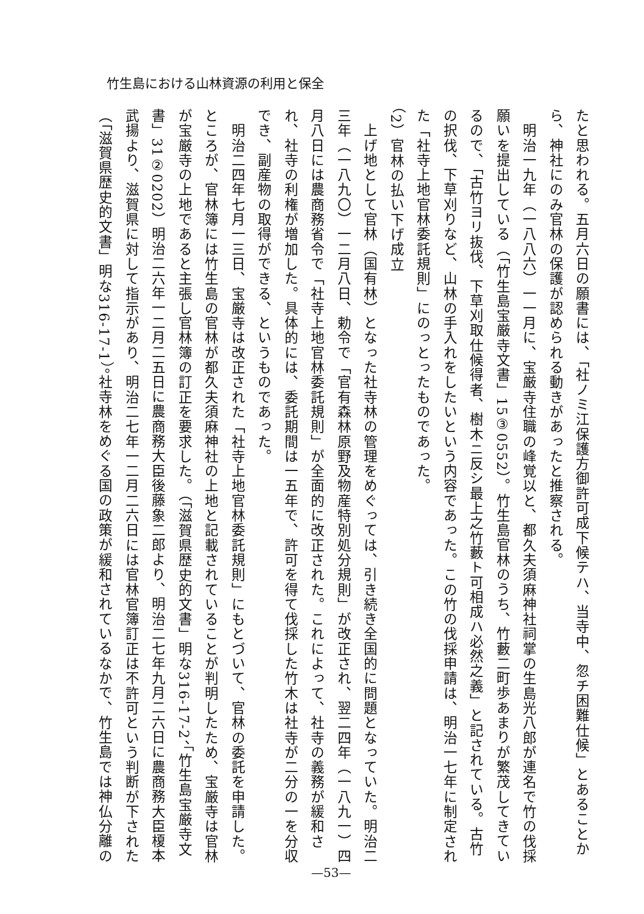竹生島における山林資源の利用と保全
たと思われる。五月六日の願書には、「社ノミ江保護方御許可成下候テハ、当寺中、忽チ困難仕候」とあることか
ら、神社にのみ官林の保護が認められる動きがあったと推察される。
　明治一九年（一八八六）一一月に、宝厳寺住職の峰覚以と、都久夫須麻神社祠掌の生島光八郎が連名で竹の伐採
願いを提出している（「竹生島宝厳寺文書」15③0552）。竹生島官林のうち、竹藪二町歩あまりが繁茂してきてい
るので、「古竹ヨリ抜伐、下草刈取仕候得者、樹木ニ反シ最上之竹藪ト可相成ハ必然之義」と記されている。古竹
の択伐、下草刈りなど、山林の手入れをしたいという内容であった。この竹の伐採申請は、明治一七年に制定され
た「社寺上地官林委託規則」にのっとったものであった。
（2）官林の払い下げ成立
　上げ地として官林（国有林）となった社寺林の管理をめぐっては、引き続き全国的に問題となっていた。明治二
三年（一八九〇）一二月八日、勅令で「官有森林原野及物産特別処分規則」が改正され、翌二四年（一八九一）四
月八日には農商務省令で「社寺上地官林委託規則」が全面的に改正された。これによって、社寺の義務が緩和さ
れ、社寺の利権が増加した。具体的には、委託期間は一五年で、許可を得て伐採した竹木は社寺が二分の一を分収
でき、副産物の取得ができる、というものであった。
　明治二四年七月一三日、宝厳寺は改正された「社寺上地官林委託規則」にもとづいて、官林の委託を申請した。
ところが、官林簿には竹生島の官林が都久夫須麻神社の上地と記載されていることが判明したため、宝厳寺は官林
が宝厳寺の上地であると主張し官林簿の訂正を要求した。（「滋賀県歴史的文書」明な316-17-2、「竹生島宝厳寺文
書」31②0202）明治二六年一二月二五日に農商務大臣後藤象二郎より、明治二七年九月二六日に農商務大臣榎本
武揚より、滋賀県に対して指示があり、明治二七年一二月二六日には官林官簿訂正は不許可という判断が下された
（「滋賀県歴史的文書」明な316-17-1）。社寺林をめぐる国の政策が緩和されているなかで、竹生島では神仏分離の
—53—